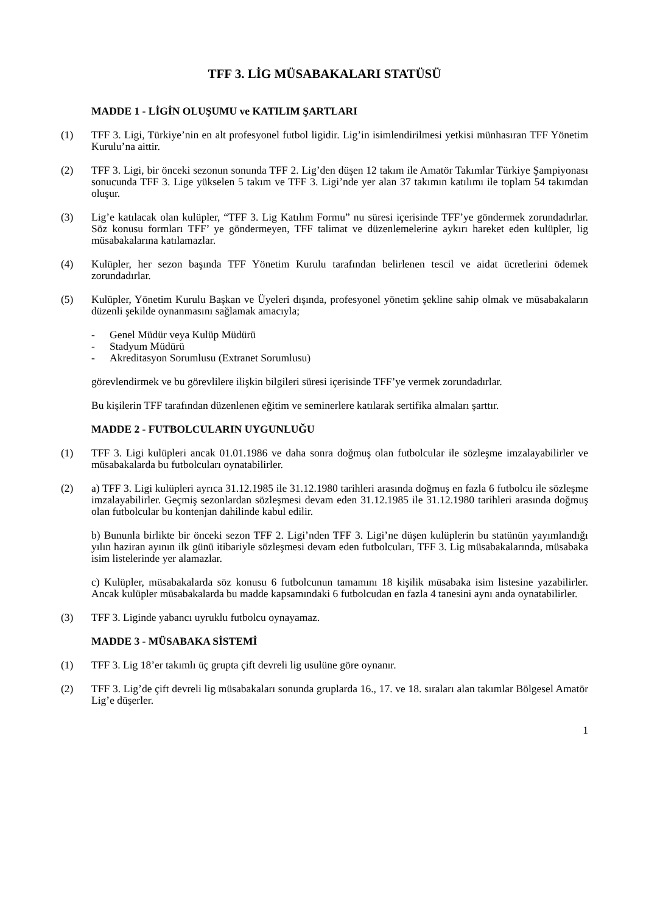TFF 3. LİG MÜSABAKALARI STATÜSÜ
MADDE 1 - LİGİN OLUŞUMU ve KATILIM ŞARTLARI
(1) TFF 3. Ligi, Türkiye’nin en alt profesyonel futbol ligidir. Lig’in isimlendirilmesi yetkisi münhasıran TFF Yönetim Kurulu’na aittir.
(2) TFF 3. Ligi, bir önceki sezonun sonunda TFF 2. Lig’den düşen 12 takım ile Amatör Takımlar Türkiye Şampiyonası sonucunda TFF 3. Lige yükselen 5 takım ve TFF 3. Ligi’nde yer alan 37 takımın katılımı ile toplam 54 takımdan oluşur.
(3) Lig’e katılacak olan kulüpler, “TFF 3. Lig Katılım Formu” nu süresi içerisinde TFF’ye göndermek zorundadırlar. Söz konusu formları TFF’ ye göndermeyen, TFF talimat ve düzenlemelerine aykırı hareket eden kulüpler, lig müsabakalarına katılamazlar.
(4) Kulüpler, her sezon başında TFF Yönetim Kurulu tarafından belirlenen tescil ve aidat ücretlerini ödemek zorundadırlar.
(5) Kulüpler, Yönetim Kurulu Başkan ve Üyeleri dışında, profesyonel yönetim şekline sahip olmak ve müsabakaların düzenli şekilde oynanmasını sağlamak amacıyla;
- Genel Müdür veya Kulüp Müdürü
- Stadyum Müdürü
- Akreditasyon Sorumlusu (Extranet Sorumlusu)
görevlendirmek ve bu görevlilere ilişkin bilgileri süresi içerisinde TFF’ye vermek zorundadırlar.
Bu kişilerin TFF tarafından düzenlenen eğitim ve seminerlere katılarak sertifika almaları şarttır.
MADDE 2 - FUTBOLCULARIN UYGUNLUĞU
(1) TFF 3. Ligi kulüpleri ancak 01.01.1986 ve daha sonra doğmuş olan futbolcular ile sözleşme imzalayabilirler ve müsabakalarda bu futbolcuları oynatabilirler.
(2) a) TFF 3. Ligi kulüpleri ayrıca 31.12.1985 ile 31.12.1980 tarihleri arasında doğmuş en fazla 6 futbolcu ile sözleşme imzalayabilirler. Geçmiş sezonlardan sözleşmesi devam eden 31.12.1985 ile 31.12.1980 tarihleri arasında doğmuş olan futbolcular bu kontenjan dahilinde kabul edilir.
b) Bununla birlikte bir önceki sezon TFF 2. Ligi’nden TFF 3. Ligi’ne düşen kulüplerin bu statünün yayımlandığı yılın haziran ayının ilk günü itibariyle sözleşmesi devam eden futbolcuları, TFF 3. Lig müsabakalarında, müsabaka isim listelerinde yer alamazlar.
c) Kulüpler, müsabakalarda söz konusu 6 futbolcunun tamamını 18 kişilik müsabaka isim listesine yazabilirler. Ancak kulüpler müsabakalarda bu madde kapsamındaki 6 futbolcudan en fazla 4 tanesini aynı anda oynatabilirler.
(3) TFF 3. Liginde yabancı uyruklu futbolcu oynayamaz.
MADDE 3 - MÜSABAKA SİSTEMİ
(1) TFF 3. Lig 18’er takımlı üç grupta çift devreli lig usulüne göre oynanır.
(2) TFF 3. Lig’de çift devreli lig müsabakaları sonunda gruplarda 16., 17. ve 18. sıraları alan takımlar Bölgesel Amatör Lig’e düşerler.
1